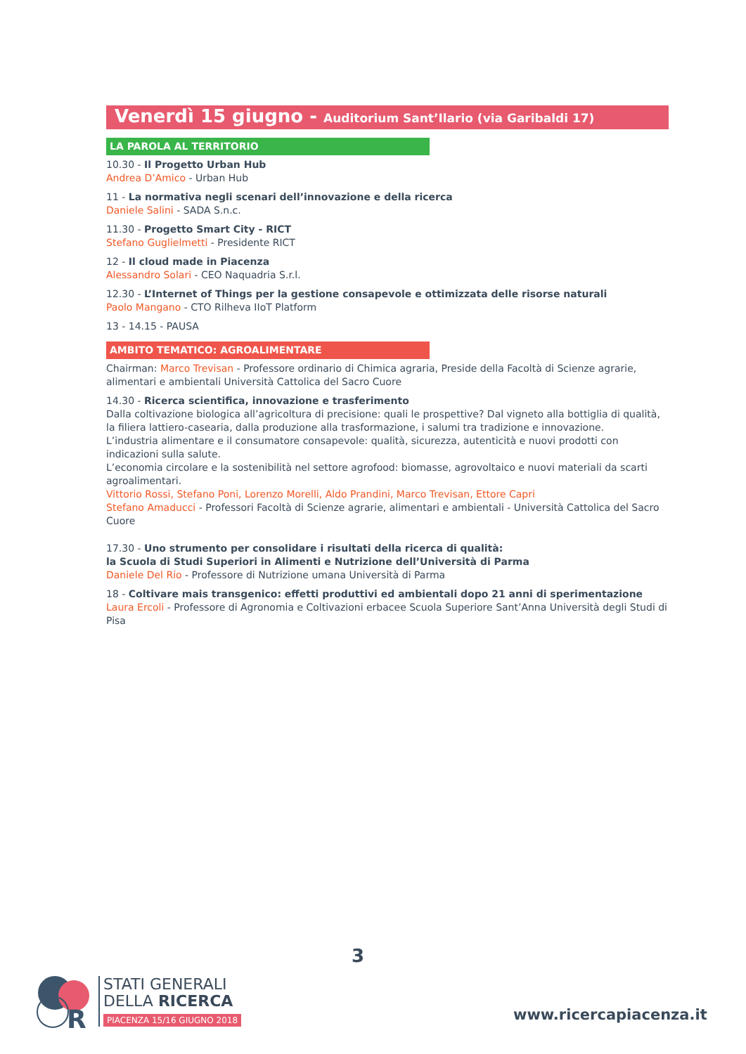Venerdì 15 giugno - Auditorium Sant’Ilario (via Garibaldi 17)
LA PAROLA AL TERRITORIO
10.30 - Il Progetto Urban Hub
Andrea D’Amico - Urban Hub
11 - La normativa negli scenari dell’innovazione e della ricerca
Daniele Salini - SADA S.n.c.
11.30 - Progetto Smart City - RICT
Stefano Guglielmetti - Presidente RICT
12 - Il cloud made in Piacenza
Alessandro Solari - CEO Naquadria S.r.l.
12.30 - L’Internet of Things per la gestione consapevole e ottimizzata delle risorse naturali
Paolo Mangano - CTO Rilheva IIoT Platform
13 - 14.15 - PAUSA
AMBITO TEMATICO: AGROALIMENTARE
Chairman: Marco Trevisan - Professore ordinario di Chimica agraria, Preside della Facoltà di Scienze agrarie, alimentari e ambientali Università Cattolica del Sacro Cuore
14.30 - Ricerca scientifica, innovazione e trasferimento
Dalla coltivazione biologica all’agricoltura di precisione: quali le prospettive? Dal vigneto alla bottiglia di qualità, la filiera lattiero-casearia, dalla produzione alla trasformazione, i salumi tra tradizione e innovazione.
L’industria alimentare e il consumatore consapevole: qualità, sicurezza, autenticità e nuovi prodotti con indicazioni sulla salute.
L’economia circolare e la sostenibilità nel settore agrofood: biomasse, agrovoltaico e nuovi materiali da scarti agroalimentari.
Vittorio Rossi, Stefano Poni, Lorenzo Morelli, Aldo Prandini, Marco Trevisan, Ettore Capri
Stefano Amaducci - Professori Facoltà di Scienze agrarie, alimentari e ambientali - Università Cattolica del Sacro Cuore
17.30 - Uno strumento per consolidare i risultati della ricerca di qualità:
la Scuola di Studi Superiori in Alimenti e Nutrizione dell’Università di Parma
Daniele Del Rio - Professore di Nutrizione umana Università di Parma
18 - Coltivare mais transgenico: effetti produttivi ed ambientali dopo 21 anni di sperimentazione
Laura Ercoli - Professore di Agronomia e Coltivazioni erbacee Scuola Superiore Sant’Anna Università degli Studi di Pisa
3
R
STATI GENERALI
DELLA RICERCA
PIACENZA 15/16 GIUGNO 2018
www.ricercapiacenza.it